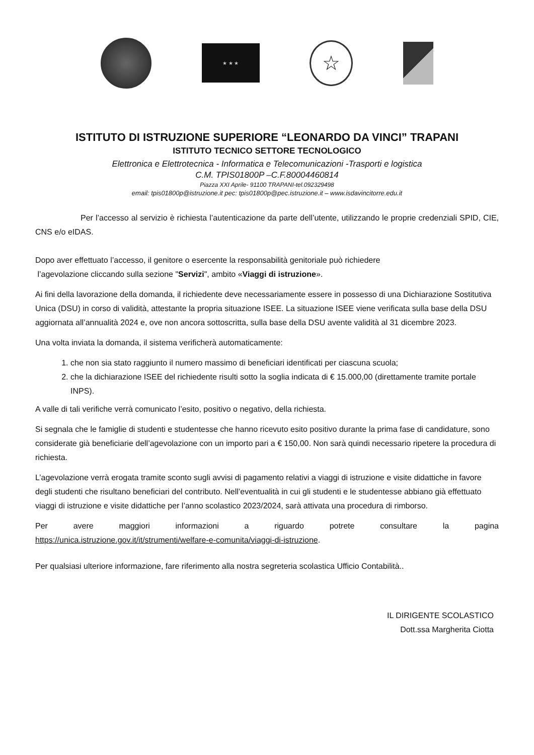★ ★ ★
☆
ISTITUTO DI ISTRUZIONE SUPERIORE “LEONARDO DA VINCI” TRAPANI
ISTITUTO TECNICO SETTORE TECNOLOGICO
Elettronica e Elettrotecnica - Informatica e Telecomunicazioni -Trasporti e logistica
C.M. TPIS01800P –C.F.80004460814
Piazza XXI Aprile- 91100 TRAPANI-tel.092329498
email: tpis01800p@istruzione.it pec: tpis01800p@pec.istruzione.it – www.isdavincitorre.edu.it
Per l’accesso al servizio è richiesta l’autenticazione da parte dell’utente, utilizzando le proprie credenziali SPID, CIE, CNS e/o eIDAS.
Dopo aver effettuato l’accesso, il genitore o esercente la responsabilità genitoriale può richiedere
l’agevolazione cliccando sulla sezione "Servizi", ambito «Viaggi di istruzione».
Ai fini della lavorazione della domanda, il richiedente deve necessariamente essere in possesso di una Dichiarazione Sostitutiva Unica (DSU) in corso di validità, attestante la propria situazione ISEE. La situazione ISEE viene verificata sulla base della DSU aggiornata all’annualità 2024 e, ove non ancora sottoscritta, sulla base della DSU avente validità al 31 dicembre 2023.
Una volta inviata la domanda, il sistema verificherà automaticamente:
1. che non sia stato raggiunto il numero massimo di beneficiari identificati per ciascuna scuola;
2. che la dichiarazione ISEE del richiedente risulti sotto la soglia indicata di € 15.000,00 (direttamente tramite portale INPS).
A valle di tali verifiche verrà comunicato l’esito, positivo o negativo, della richiesta.
Si segnala che le famiglie di studenti e studentesse che hanno ricevuto esito positivo durante la prima fase di candidature, sono considerate già beneficiarie dell’agevolazione con un importo pari a € 150,00. Non sarà quindi necessario ripetere la procedura di richiesta.
L’agevolazione verrà erogata tramite sconto sugli avvisi di pagamento relativi a viaggi di istruzione e visite didattiche in favore degli studenti che risultano beneficiari del contributo. Nell’eventualità in cui gli studenti e le studentesse abbiano già effettuato viaggi di istruzione e visite didattiche per l’anno scolastico 2023/2024, sarà attivata una procedura di rimborso.
Per avere maggiori informazioni a riguardo potrete consultare la pagina
https://unica.istruzione.gov.it/it/strumenti/welfare-e-comunita/viaggi-di-istruzione.
Per qualsiasi ulteriore informazione, fare riferimento alla nostra segreteria scolastica Ufficio Contabilità..
IL DIRIGENTE SCOLASTICO
Dott.ssa Margherita Ciotta